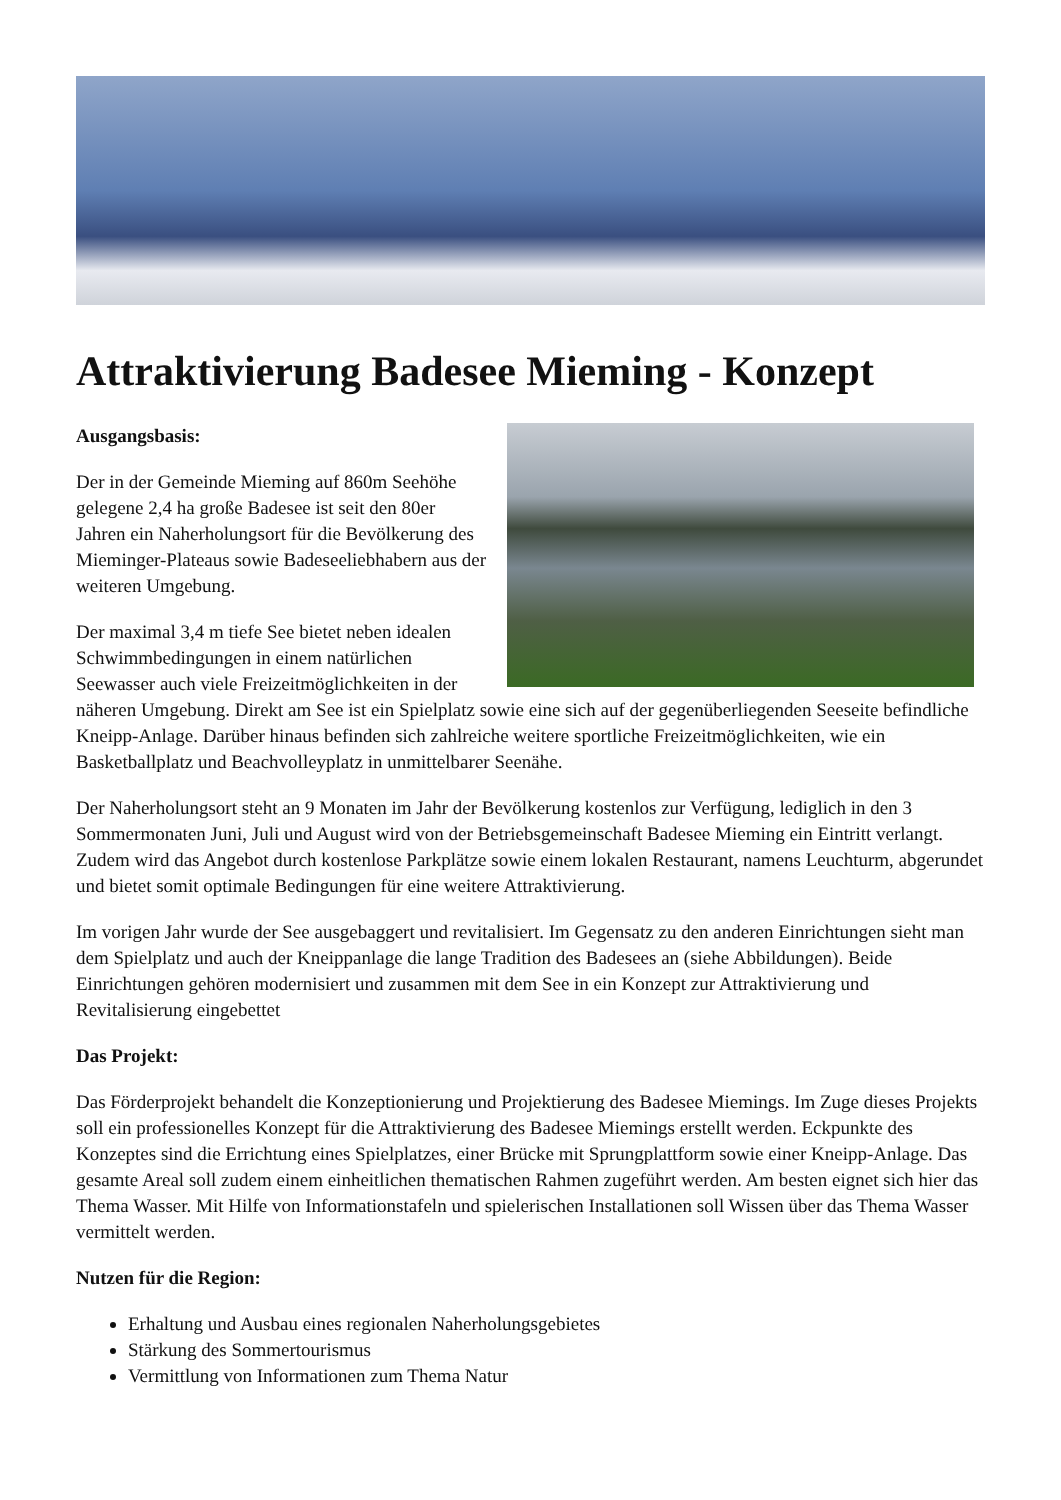Attraktivierung Badesee Mieming - Konzept
Ausgangsbasis:
Der in der Gemeinde Mieming auf 860m Seehöhe gelegene 2,4 ha große Badesee ist seit den 80er Jahren ein Naherholungsort für die Bevölkerung des Mieminger-Plateaus sowie Badeseeliebhabern aus der weiteren Umgebung.
Der maximal 3,4 m tiefe See bietet neben idealen Schwimmbedingungen in einem natürlichen Seewasser auch viele Freizeitmöglichkeiten in der näheren Umgebung. Direkt am See ist ein Spielplatz sowie eine sich auf der gegenüberliegenden Seeseite befindliche Kneipp-Anlage. Darüber hinaus befinden sich zahlreiche weitere sportliche Freizeitmöglichkeiten, wie ein Basketballplatz und Beachvolleyplatz in unmittelbarer Seenähe.
Der Naherholungsort steht an 9 Monaten im Jahr der Bevölkerung kostenlos zur Verfügung, lediglich in den 3 Sommermonaten Juni, Juli und August wird von der Betriebsgemeinschaft Badesee Mieming ein Eintritt verlangt. Zudem wird das Angebot durch kostenlose Parkplätze sowie einem lokalen Restaurant, namens Leuchturm, abgerundet und bietet somit optimale Bedingungen für eine weitere Attraktivierung.
Im vorigen Jahr wurde der See ausgebaggert und revitalisiert. Im Gegensatz zu den anderen Einrichtungen sieht man dem Spielplatz und auch der Kneippanlage die lange Tradition des Badesees an (siehe Abbildungen). Beide Einrichtungen gehören modernisiert und zusammen mit dem See in ein Konzept zur Attraktivierung und Revitalisierung eingebettet
Das Projekt:
Das Förderprojekt behandelt die Konzeptionierung und Projektierung des Badesee Miemings. Im Zuge dieses Projekts soll ein professionelles Konzept für die Attraktivierung des Badesee Miemings erstellt werden. Eckpunkte des Konzeptes sind die Errichtung eines Spielplatzes, einer Brücke mit Sprungplattform sowie einer Kneipp-Anlage. Das gesamte Areal soll zudem einem einheitlichen thematischen Rahmen zugeführt werden. Am besten eignet sich hier das Thema Wasser. Mit Hilfe von Informationstafeln und spielerischen Installationen soll Wissen über das Thema Wasser vermittelt werden.
Nutzen für die Region:
Erhaltung und Ausbau eines regionalen Naherholungsgebietes
Stärkung des Sommertourismus
Vermittlung von Informationen zum Thema Natur